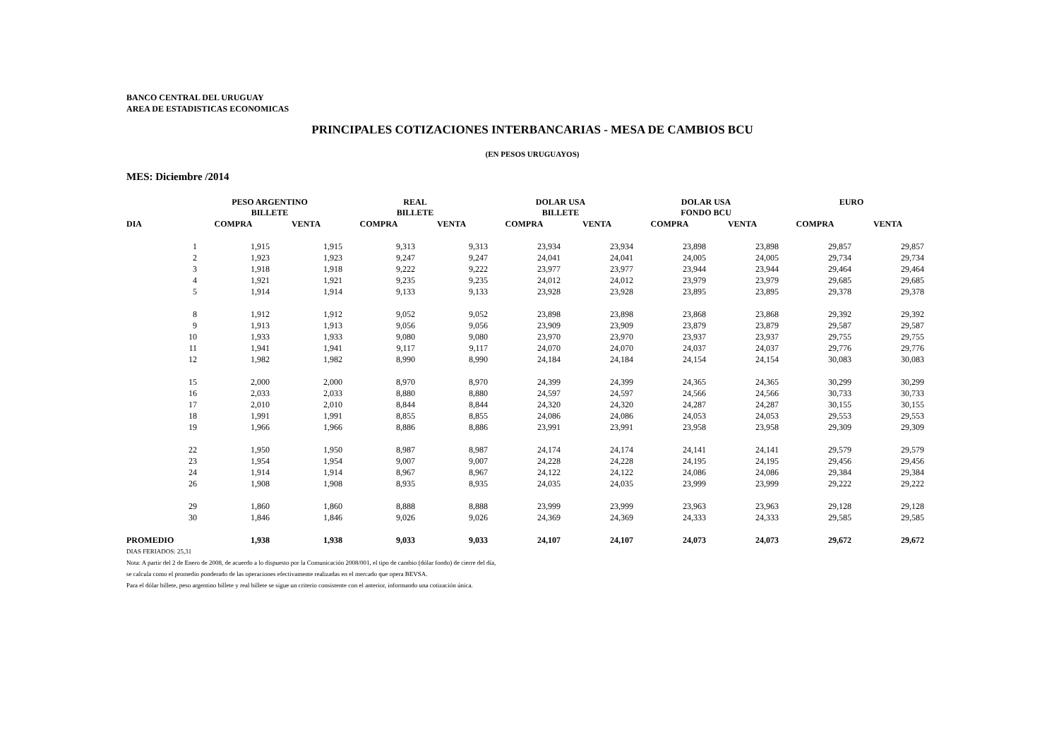BANCO CENTRAL DEL URUGUAY
AREA DE ESTADISTICAS ECONOMICAS
PRINCIPALES COTIZACIONES INTERBANCARIAS - MESA DE CAMBIOS BCU
(EN PESOS URUGUAYOS)
MES: Diciembre /2014
| | PESO ARGENTINO BILLETE | | REAL BILLETE | | DOLAR USA BILLETE | | DOLAR USA FONDO BCU | | EURO | |
| --- | --- | --- | --- | --- | --- | --- | --- | --- | --- | --- |
| DIA | COMPRA | VENTA | COMPRA | VENTA | COMPRA | VENTA | COMPRA | VENTA | COMPRA | VENTA |
| 1 | 1,915 | 1,915 | 9,313 | 9,313 | 23,934 | 23,934 | 23,898 | 23,898 | 29,857 | 29,857 |
| 2 | 1,923 | 1,923 | 9,247 | 9,247 | 24,041 | 24,041 | 24,005 | 24,005 | 29,734 | 29,734 |
| 3 | 1,918 | 1,918 | 9,222 | 9,222 | 23,977 | 23,977 | 23,944 | 23,944 | 29,464 | 29,464 |
| 4 | 1,921 | 1,921 | 9,235 | 9,235 | 24,012 | 24,012 | 23,979 | 23,979 | 29,685 | 29,685 |
| 5 | 1,914 | 1,914 | 9,133 | 9,133 | 23,928 | 23,928 | 23,895 | 23,895 | 29,378 | 29,378 |
| 8 | 1,912 | 1,912 | 9,052 | 9,052 | 23,898 | 23,898 | 23,868 | 23,868 | 29,392 | 29,392 |
| 9 | 1,913 | 1,913 | 9,056 | 9,056 | 23,909 | 23,909 | 23,879 | 23,879 | 29,587 | 29,587 |
| 10 | 1,933 | 1,933 | 9,080 | 9,080 | 23,970 | 23,970 | 23,937 | 23,937 | 29,755 | 29,755 |
| 11 | 1,941 | 1,941 | 9,117 | 9,117 | 24,070 | 24,070 | 24,037 | 24,037 | 29,776 | 29,776 |
| 12 | 1,982 | 1,982 | 8,990 | 8,990 | 24,184 | 24,184 | 24,154 | 24,154 | 30,083 | 30,083 |
| 15 | 2,000 | 2,000 | 8,970 | 8,970 | 24,399 | 24,399 | 24,365 | 24,365 | 30,299 | 30,299 |
| 16 | 2,033 | 2,033 | 8,880 | 8,880 | 24,597 | 24,597 | 24,566 | 24,566 | 30,733 | 30,733 |
| 17 | 2,010 | 2,010 | 8,844 | 8,844 | 24,320 | 24,320 | 24,287 | 24,287 | 30,155 | 30,155 |
| 18 | 1,991 | 1,991 | 8,855 | 8,855 | 24,086 | 24,086 | 24,053 | 24,053 | 29,553 | 29,553 |
| 19 | 1,966 | 1,966 | 8,886 | 8,886 | 23,991 | 23,991 | 23,958 | 23,958 | 29,309 | 29,309 |
| 22 | 1,950 | 1,950 | 8,987 | 8,987 | 24,174 | 24,174 | 24,141 | 24,141 | 29,579 | 29,579 |
| 23 | 1,954 | 1,954 | 9,007 | 9,007 | 24,228 | 24,228 | 24,195 | 24,195 | 29,456 | 29,456 |
| 24 | 1,914 | 1,914 | 8,967 | 8,967 | 24,122 | 24,122 | 24,086 | 24,086 | 29,384 | 29,384 |
| 26 | 1,908 | 1,908 | 8,935 | 8,935 | 24,035 | 24,035 | 23,999 | 23,999 | 29,222 | 29,222 |
| 29 | 1,860 | 1,860 | 8,888 | 8,888 | 23,999 | 23,999 | 23,963 | 23,963 | 29,128 | 29,128 |
| 30 | 1,846 | 1,846 | 9,026 | 9,026 | 24,369 | 24,369 | 24,333 | 24,333 | 29,585 | 29,585 |
| PROMEDIO | 1,938 | 1,938 | 9,033 | 9,033 | 24,107 | 24,107 | 24,073 | 24,073 | 29,672 | 29,672 |
DIAS FERIADOS: 25,31
Nota: A partir del 2 de Enero de 2008, de acuerdo a lo dispuesto por la Comunicación 2008/001, el tipo de cambio (dólar fondo) de cierre del día,
se calcula como el promedio ponderado de las operaciones efectivamente realizadas en el mercado que opera BEVSA.
Para el dólar billete, peso argentino billete y real billete se sigue un criterio consistente con el anterior, informando una cotización única.